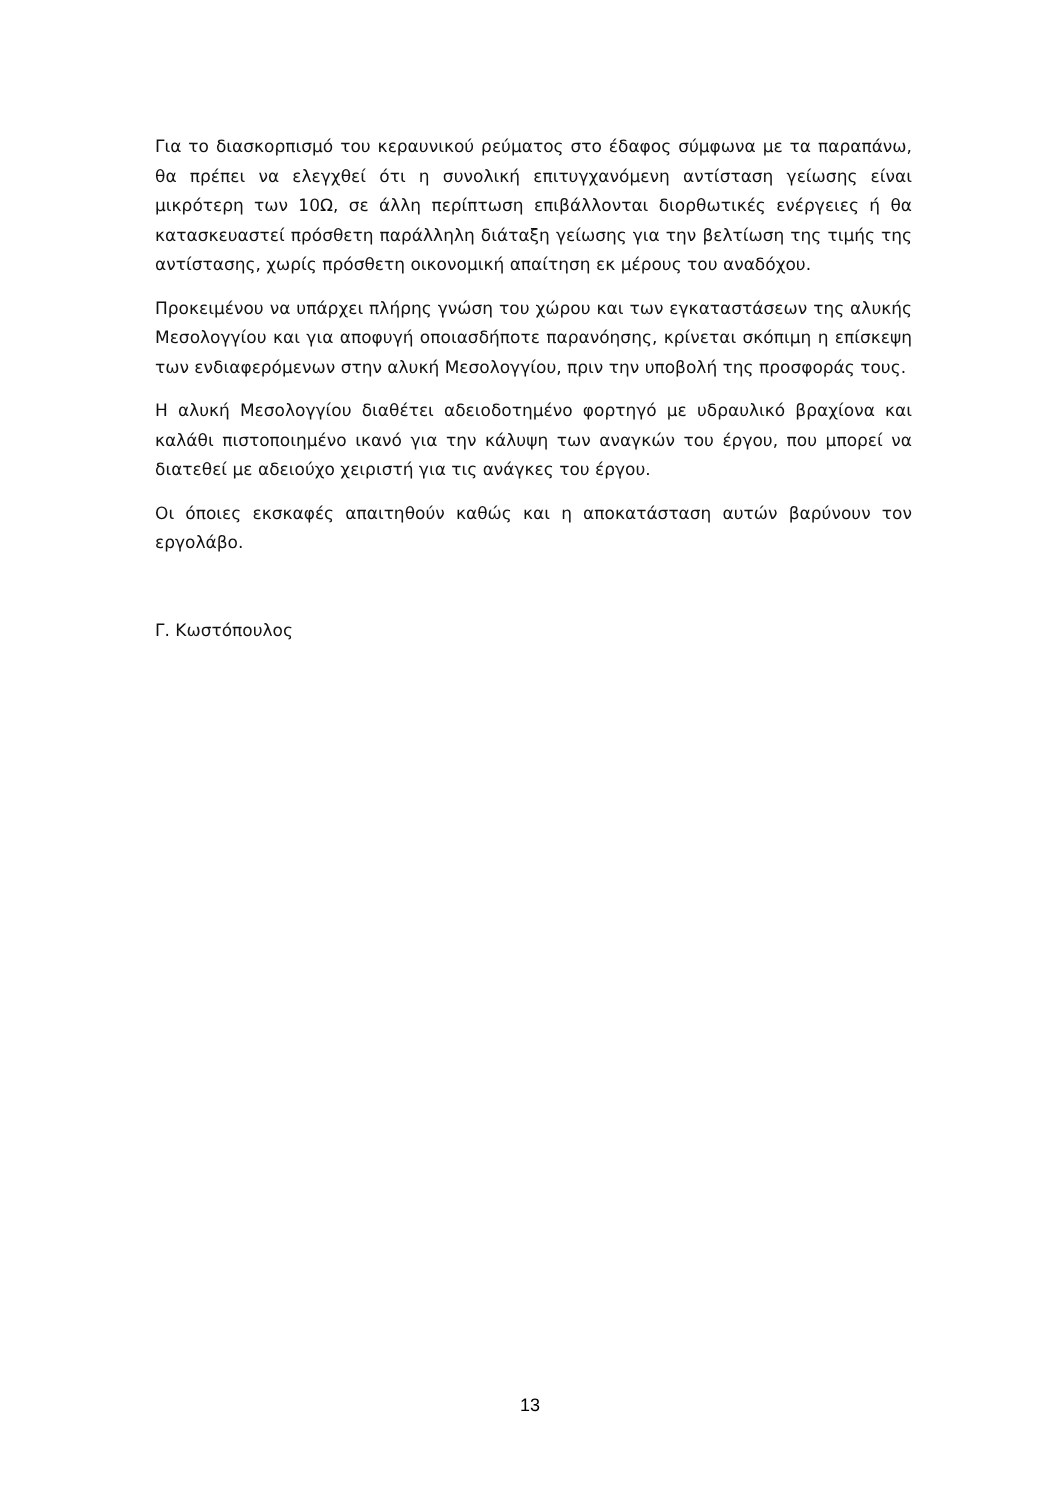Για το διασκορπισμό του κεραυνικού ρεύματος στο έδαφος σύμφωνα με τα παραπάνω, θα πρέπει να ελεγχθεί ότι η συνολική επιτυγχανόμενη αντίσταση γείωσης είναι μικρότερη των 10Ω, σε άλλη περίπτωση επιβάλλονται διορθωτικές ενέργειες ή θα κατασκευαστεί πρόσθετη παράλληλη διάταξη γείωσης για την βελτίωση της τιμής της αντίστασης, χωρίς πρόσθετη οικονομική απαίτηση εκ μέρους του αναδόχου.
Προκειμένου να υπάρχει πλήρης γνώση του χώρου και των εγκαταστάσεων της αλυκής Μεσολογγίου και για αποφυγή οποιασδήποτε παρανόησης, κρίνεται σκόπιμη η επίσκεψη των ενδιαφερόμενων στην αλυκή Μεσολογγίου, πριν την υποβολή της προσφοράς τους.
Η αλυκή Μεσολογγίου διαθέτει αδειοδοτημένο φορτηγό με υδραυλικό βραχίονα και καλάθι πιστοποιημένο ικανό για την κάλυψη των αναγκών του έργου, που μπορεί να διατεθεί με αδειούχο χειριστή για τις ανάγκες του έργου.
Οι όποιες εκσκαφές απαιτηθούν καθώς και η αποκατάσταση αυτών βαρύνουν τον εργολάβο.
Γ. Κωστόπουλος
13